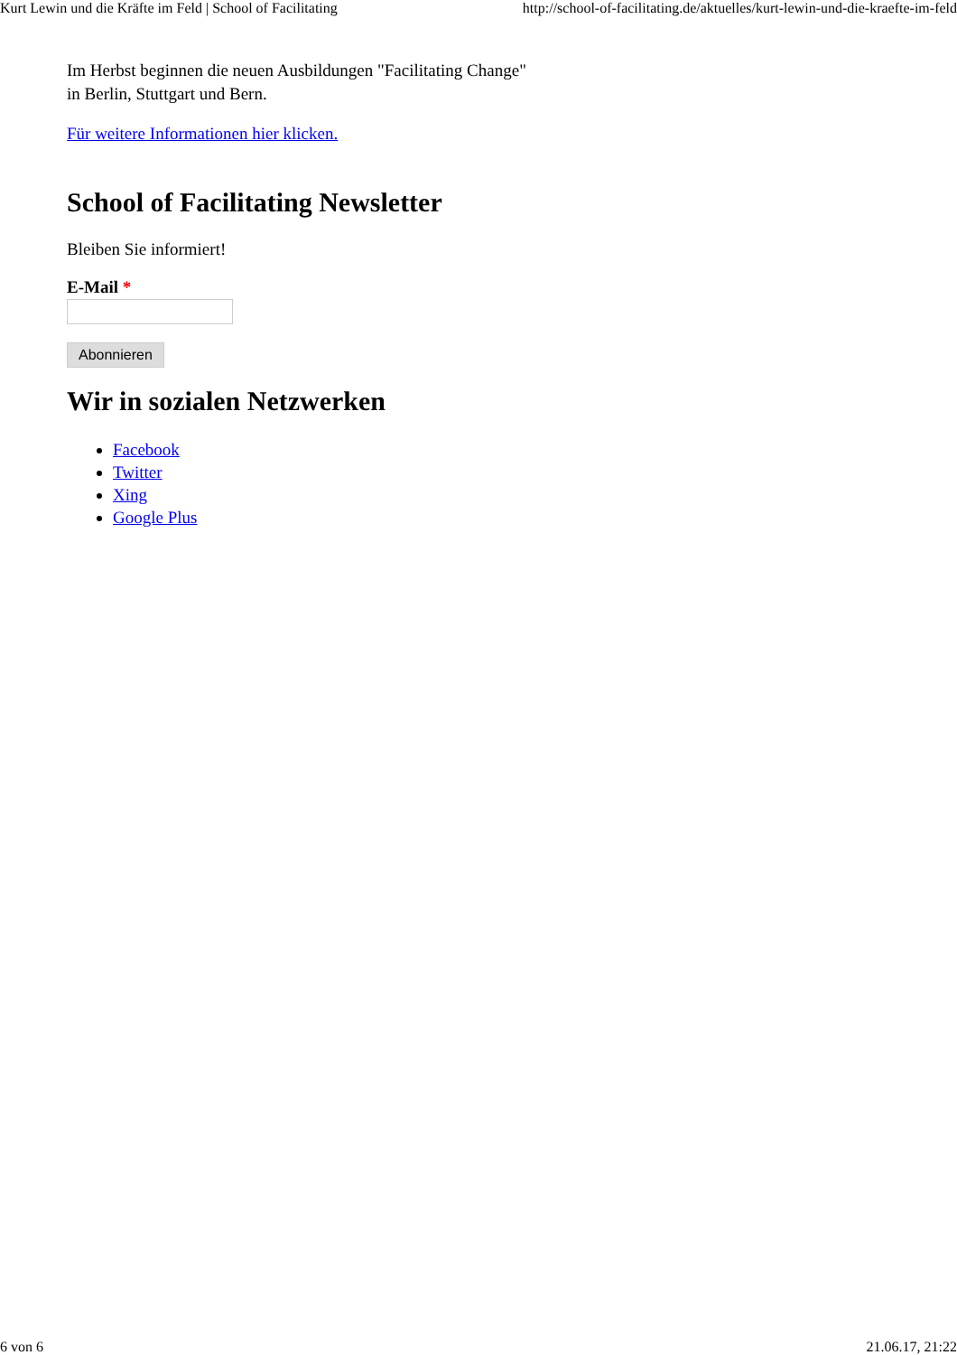Kurt Lewin und die Kräfte im Feld | School of Facilitating http://school-of-facilitating.de/aktuelles/kurt-lewin-und-die-kraefte-im-feld
Im Herbst beginnen die neuen Ausbildungen "Facilitating Change"
in Berlin, Stuttgart und Bern.
Für weitere Informationen hier klicken.
School of Facilitating Newsletter
Bleiben Sie informiert!
E-Mail *
Abonnieren
Wir in sozialen Netzwerken
Facebook
Twitter
Xing
Google Plus
6 von 6 21.06.17, 21:22